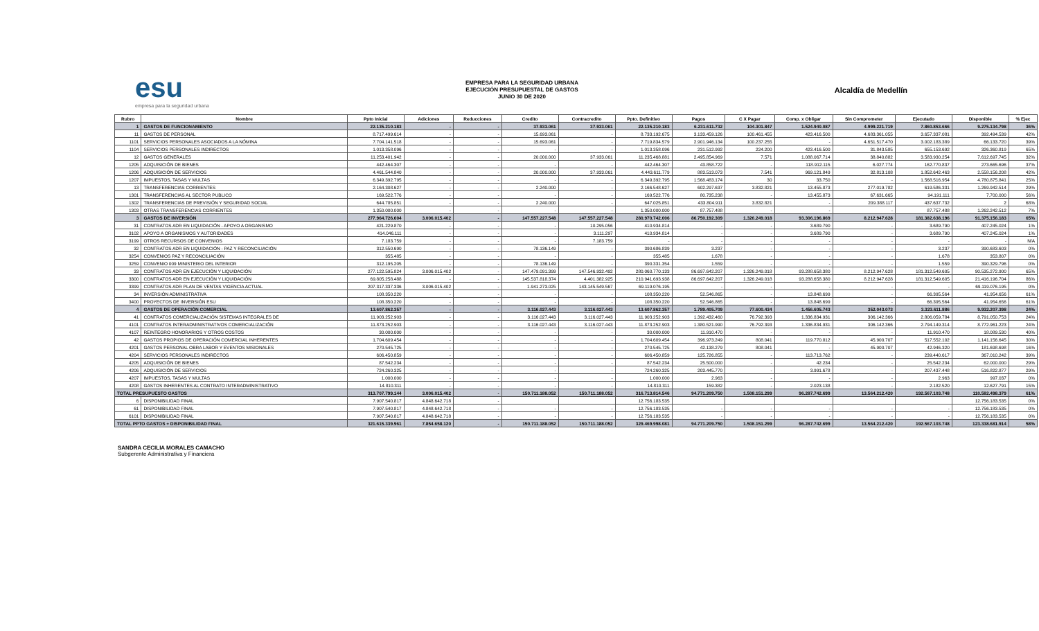esu
empresa para la seguridad urbana
EMPRESA PARA LA SEGURIDAD URBANA
EJECUCIÓN PRESUPUESTAL DE GASTOS
JUNIO 30 DE 2020
Alcaldía de Medellín
| Rubro | Nombre | Ppto Inicial | Adiciones | Reducciones | Credito | Contracredito | Ppto. Definitivo | Pagos | C X Pagar | Comp. x Obligar | Sin Comprometer | Ejecutado | Disponible | % Ejec |
| --- | --- | --- | --- | --- | --- | --- | --- | --- | --- | --- | --- | --- | --- | --- |
| 1 | GASTOS DE FUNCIONAMIENTO | 22.135.210.183 | - | - | 37.933.061 | 37.933.061 | 22.135.210.183 | 6.231.611.732 | 104.301.847 | 1.524.940.087 | 4.999.221.719 | 7.860.853.666 | 9.275.134.798 | 36% |
| 11 | GASTOS DE PERSONAL | 8.717.499.614 | - | - | 15.693.061 | - | 8.733.192.675 | 3.133.459.126 | 100.461.455 | 423.416.500 | 4.683.361.055 | 3.657.337.081 | 392.494.539 | 42% |
| 1101 | SERVICIOS PERSONALES ASOCIADOS A LA NÓMINA | 7.704.141.518 | - | - | 15.693.061 | - | 7.719.834.579 | 2.901.946.134 | 100.237.255 | - | 4.651.517.470 | 3.002.183.389 | 66.133.720 | 39% |
| 1104 | SERVICIOS PERSONALES INDIRECTOS | 1.013.358.096 | - | - | - | - | 1.013.358.096 | 231.512.992 | 224.200 | 423.416.500 | 31.843.585 | 655.153.692 | 326.360.819 | 65% |
| 12 | GASTOS GENERALES | 11.253.401.942 | - | - | 20.000.000 | 37.933.061 | 11.235.468.881 | 2.495.854.969 | 7.571 | 1.088.067.714 | 38.840.882 | 3.583.930.254 | 7.612.697.745 | 32% |
| 1205 | ADQUISICIÓN DE BIENES | 442.464.307 | - | - | - | - | 442.464.307 | 43.858.722 | - | 118.912.115 | 6.027.774 | 162.770.837 | 273.665.696 | 37% |
| 1206 | ADQUISICIÓN DE SERVICIOS | 4.461.544.840 | - | - | 20.000.000 | 37.933.061 | 4.443.611.779 | 883.513.073 | 7.541 | 969.121.849 | 32.813.108 | 1.852.642.463 | 2.558.156.208 | 42% |
| 1207 | IMPUESTOS, TASAS Y MULTAS | 6.349.392.795 | - | - | - | - | 6.349.392.795 | 1.568.483.174 | 30 | 33.750 | - | 1.568.516.954 | 4.780.875.841 | 25% |
| 13 | TRANSFERENCIAS CORRIENTES | 2.164.308.627 | - | - | 2.240.000 | - | 2.166.548.627 | 602.297.637 | 3.832.821 | 13.455.873 | 277.019.782 | 619.586.331 | 1.269.942.514 | 29% |
| 1301 | TRANSFERENCIAS AL SECTOR PUBLICO | 169.522.776 | - | - | - | - | 169.522.776 | 80.735.238 | - | 13.455.873 | 67.631.665 | 94.191.111 | 7.700.000 | 56% |
| 1302 | TRANSFERENCIAS DE PREVISIÓN Y SEGURIDAD SOCIAL | 644.785.851 | - | - | 2.240.000 | - | 647.025.851 | 433.804.911 | 3.832.821 | - | 209.388.117 | 437.637.732 | 2 | 68% |
| 1303 | OTRAS TRANSFERENCIAS CORRIENTES | 1.350.000.000 | - | - | - | - | 1.350.000.000 | 87.757.488 | - | - | - | 87.757.488 | 1.262.242.512 | 7% |
| 3 | GASTOS DE INVERSIÓN | 277.964.726.604 | 3.006.015.402 | - | 147.557.227.548 | 147.557.227.548 | 280.970.742.006 | 86.750.192.309 | 1.326.249.018 | 93.306.196.869 | 8.212.947.628 | 181.382.638.196 | 91.375.156.183 | 65% |
| 31 | CONTRATOS ADR EN LIQUIDACIÓN - APOYO A ORGANISMO | 421.229.870 | - | - | - | 10.295.056 | 410.934.814 | - | - | 3.689.790 | - | 3.689.790 | 407.245.024 | 1% |
| 3102 | APOYO A ORGANISMOS Y AUTORIDADES | 414.046.111 | - | - | - | 3.111.297 | 410.934.814 | - | - | 3.689.790 | - | 3.689.790 | 407.245.024 | 1% |
| 3199 | OTROS RECURSOS DE CONVENIOS | 7.183.759 | - | - | - | 7.183.759 | - | - | - | - | - | - | - | N/A |
| 32 | CONTRATOS ADR EN LIQUIDACIÓN - PAZ Y RECONCILIACIÓN | 312.550.690 | - | - | 78.136.149 | - | 390.686.839 | 3.237 | - | - | - | 3.237 | 390.683.603 | 0% |
| 3254 | CONVENIOS PAZ Y RECONCILIACIÓN | 355.485 | - | - | - | - | 355.485 | 1.678 | - | - | - | 1.678 | 353.807 | 0% |
| 3259 | CONVENIO 009 MINISTERIO DEL INTERIOR | 312.195.205 | - | - | 78.136.149 | - | 390.331.354 | 1.559 | - | - | - | 1.559 | 390.329.796 | 0% |
| 33 | CONTRATOS ADR EN EJECUCIÓN Y LIQUIDACIÓN | 277.122.595.824 | 3.006.015.402 | - | 147.479.091.399 | 147.546.932.492 | 280.060.770.133 | 86.697.642.207 | 1.326.249.018 | 93.288.658.380 | 8.212.947.628 | 181.312.549.605 | 90.535.272.900 | 65% |
| 3300 | CONTRATOS ADR EN EJECUCIÓN Y LIQUIDACIÓN | 69.805.258.488 | - | - | 145.537.818.374 | 4.401.382.925 | 210.941.693.938 | 86.697.642.207 | 1.326.249.018 | 93.288.658.380 | 8.212.947.628 | 181.312.549.605 | 21.416.196.704 | 86% |
| 3399 | CONTRATOS ADR PLAN DE VENTAS VIGENCIA ACTUAL | 207.317.337.336 | 3.006.015.402 | - | 1.941.273.025 | 143.145.549.567 | 69.119.076.195 | - | - | - | - | - | 69.119.076.195 | 0% |
| 34 | INVERSIÓN ADMINISTRATIVA | 108.350.220 | - | - | - | - | 108.350.220 | 52.546.865 | - | 13.848.699 | - | 66.395.564 | 41.954.656 | 61% |
| 3400 | PROYECTOS DE INVERSIÓN ESU | 108.350.220 | - | - | - | - | 108.350.220 | 52.546.865 | - | 13.848.699 | - | 66.395.564 | 41.954.656 | 61% |
| 4 | GASTOS DE OPERACIÓN COMERCIAL | 13.607.862.357 | - | - | 3.116.027.443 | 3.116.027.443 | 13.607.862.357 | 1.789.405.709 | 77.600.434 | 1.456.605.743 | 352.043.073 | 3.323.611.886 | 9.932.207.398 | 24% |
| 41 | CONTRATOS COMERCIALIZACIÓN SISTEMAS INTEGRALES DE | 11.903.252.903 | - | - | 3.116.027.443 | 3.116.027.443 | 11.903.252.903 | 1.392.432.460 | 76.792.393 | 1.336.834.931 | 306.142.366 | 2.806.059.784 | 8.791.050.753 | 24% |
| 4101 | CONTRATOS INTERADMINISTRATIVOS COMERCIALIZACIÓN | 11.873.252.903 | - | - | 3.116.027.443 | 3.116.027.443 | 11.873.252.903 | 1.380.521.990 | 76.792.393 | 1.336.834.931 | 306.142.366 | 2.794.149.314 | 8.772.961.223 | 24% |
| 4107 | REINTEGRO HONORARIOS Y OTROS COSTOS | 30.000.000 | - | - | - | - | 30.000.000 | 11.910.470 | - | - | - | 11.910.470 | 18.089.530 | 40% |
| 42 | GASTOS PROPIOS DE OPERACIÓN COMERCIAL INHERENTES | 1.704.609.454 | - | - | - | - | 1.704.609.454 | 396.973.249 | 808.041 | 119.770.812 | 45.900.707 | 517.552.102 | 1.141.156.645 | 30% |
| 4201 | GASTOS PERSONAL OBRA LABOR Y EVENTOS MISIONALES | 270.545.725 | - | - | - | - | 270.545.725 | 42.138.279 | 808.041 | - | 45.900.707 | 42.946.320 | 181.698.698 | 16% |
| 4204 | SERVICIOS PERSONALES INDIRECTOS | 606.450.859 | - | - | - | - | 606.450.859 | 125.726.855 | - | 113.713.762 | - | 239.440.617 | 367.010.242 | 39% |
| 4205 | ADQUISICIÓN DE BIENES | 87.542.234 | - | - | - | - | 87.542.234 | 25.500.000 | - | 42.234 | - | 25.542.234 | 62.000.000 | 29% |
| 4206 | ADQUISICIÓN DE SERVICIOS | 724.260.325 | - | - | - | - | 724.260.325 | 203.445.770 | - | 3.991.678 | - | 207.437.448 | 516.822.877 | 29% |
| 4207 | IMPUESTOS, TASAS Y MULTAS | 1.000.000 | - | - | - | - | 1.000.000 | 2.963 | - | - | - | 2.963 | 997.037 | 0% |
| 4208 | GASTOS INHERENTES AL CONTRATO INTERADMINISTRATIVO | 14.810.311 | - | - | - | - | 14.810.311 | 159.382 | - | 2.023.138 | - | 2.182.520 | 12.627.791 | 15% |
| TOTAL PRESUPUESTO GASTOS | | 313.707.799.144 | 3.006.015.402 | - | 150.711.188.052 | 150.711.188.052 | 316.713.814.546 | 94.771.209.750 | 1.508.151.299 | 96.287.742.699 | 13.564.212.420 | 192.567.103.748 | 110.582.498.379 | 61% |
| 6 | DISPONIBILIDAD FINAL | 7.907.540.817 | 4.848.642.718 | - | | | 12.756.183.535 | | | | | | 12.756.183.535 | 0% |
| 61 | DISPONIBILIDAD FINAL | 7.907.540.817 | 4.848.642.718 | - | - | - | 12.756.183.535 | - | - | - | - | - | 12.756.183.535 | 0% |
| 6101 | DISPONIBILIDAD FINAL | 7.907.540.817 | 4.848.642.718 | - | - | - | 12.756.183.535 | - | - | - | - | - | 12.756.183.535 | 0% |
| TOTAL PPTO GASTOS + DISPONIBILIDAD FINAL | | 321.615.339.961 | 7.854.658.120 | - | 150.711.188.052 | 150.711.188.052 | 329.469.998.081 | 94.771.209.750 | 1.508.151.299 | 96.287.742.699 | 13.564.212.420 | 192.567.103.748 | 123.338.681.914 | 58% |
SANDRA CECILIA MORALES CAMACHO
Subgerente Administrativa y Financiera